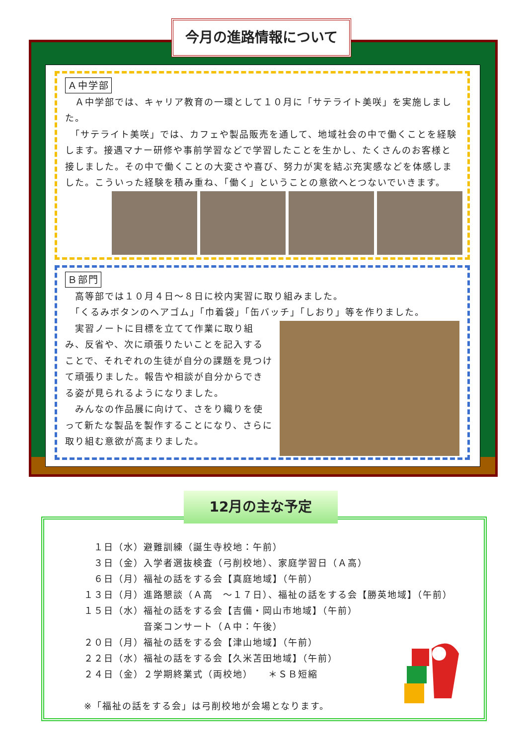今月の進路情報について
Ａ中学部
　Ａ中学部では、キャリア教育の一環として１０月に「サテライト美咲」を実施しました。
　「サテライト美咲」では、カフェや製品販売を通して、地域社会の中で働くことを経験します。接遇マナー研修や事前学習などで学習したことを生かし、たくさんのお客様と接しました。その中で働くことの大変さや喜び、努力が実を結ぶ充実感などを体感しました。こういった経験を積み重ね、「働く」ということの意欲へとつないでいきます。
Ｂ部門
　高等部では１０月４日～８日に校内実習に取り組みました。
　「くるみボタンのヘアゴム」「巾着袋」「缶バッチ」「しおり」等を作りました。
　実習ノートに目標を立てて作業に取り組み、反省や、次に頑張りたいことを記入することで、それぞれの生徒が自分の課題を見つけて頑張りました。報告や相談が自分からできる姿が見られるようになりました。
　みんなの作品展に向けて、さをり織りを使って新たな製品を製作することになり、さらに取り組む意欲が高まりました。
12月の主な予定
　１日（水）避難訓練（誕生寺校地：午前）
　３日（金）入学者選抜検査（弓削校地）、家庭学習日（Ａ高）
　６日（月）福祉の話をする会【真庭地域】（午前）
１３日（月）進路懇談（Ａ高　～１７日）、福祉の話をする会【勝英地域】（午前）
１５日（水）福祉の話をする会【吉備・岡山市地域】（午前）
　　　　　　音楽コンサート（Ａ中：午後）
２０日（月）福祉の話をする会【津山地域】（午前）
２２日（水）福祉の話をする会【久米苫田地域】（午前）
２４日（金）２学期終業式（両校地）　　＊ＳＢ短縮
※「福祉の話をする会」は弓削校地が会場となります。